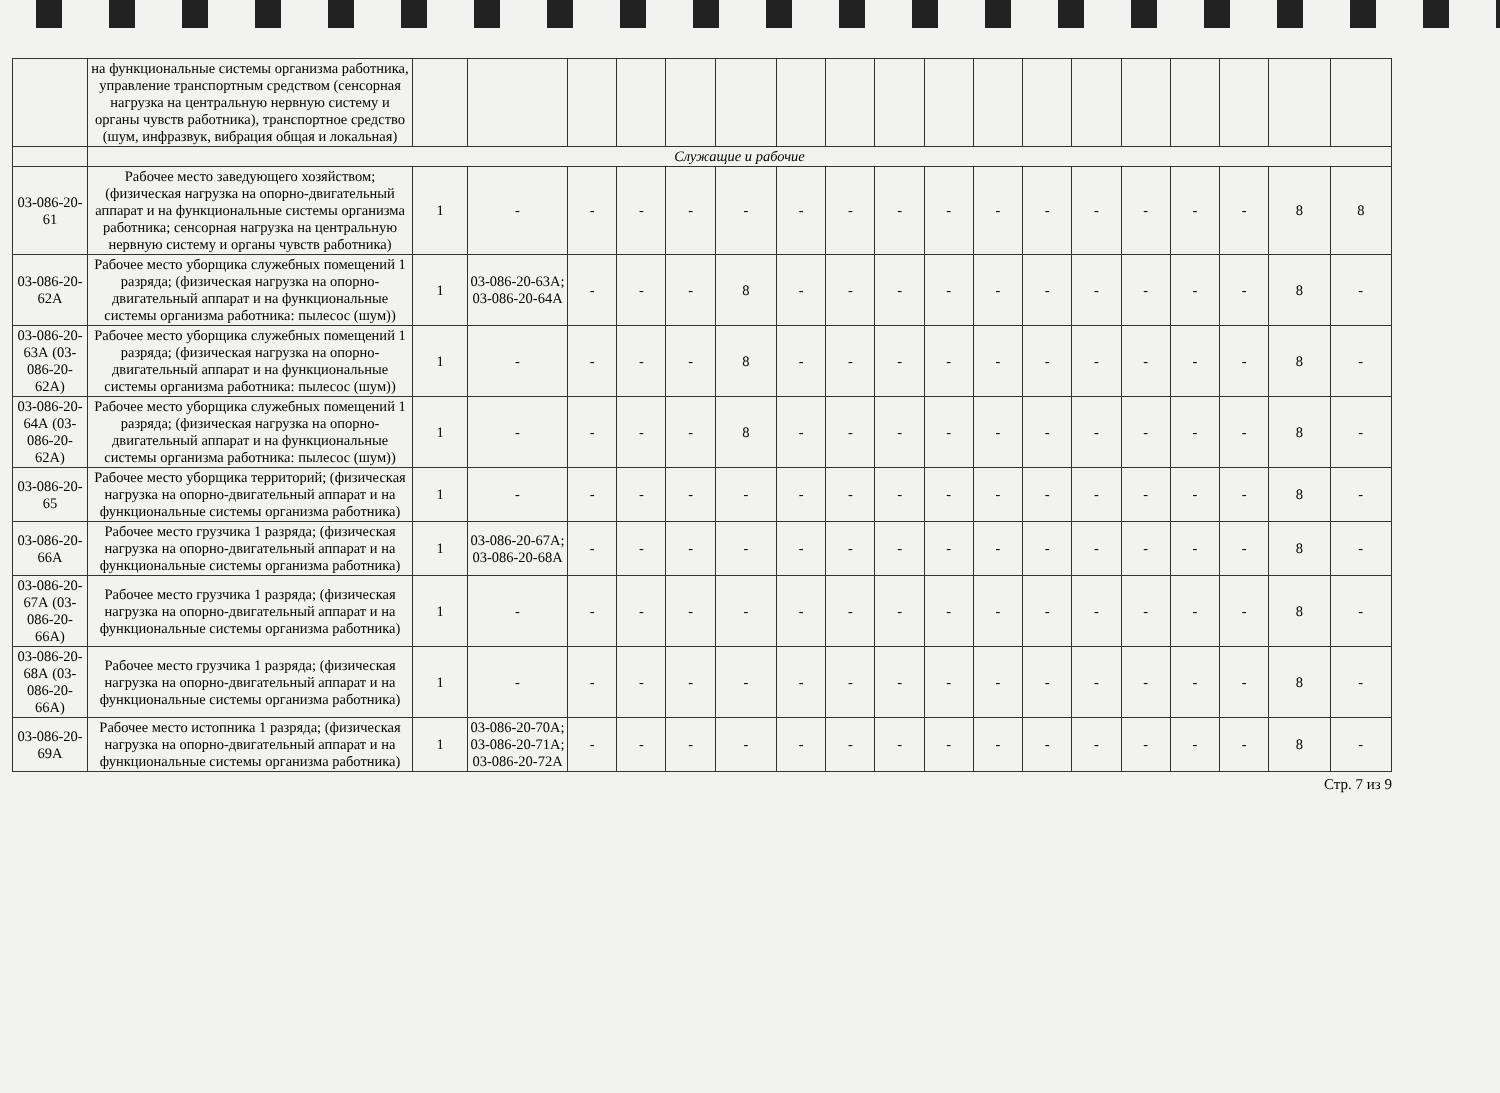| | на функциональные системы организма работника, управление транспортным средством (сенсорная нагрузка на центральную нервную систему и органы чувств работника), транспортное средство (шум, инфразвук, вибрация общая и локальная) | | | | | | | | | | | | | | | | | | |
| | Служащие и рабочие | | | | | | | | | | | | | | | | | | |
| 03-086-20-61 | Рабочее место заведующего хозяйством; (физическая нагрузка на опорно-двигательный аппарат и на функциональные системы организма работника; сенсорная нагрузка на центральную нервную систему и органы чувств работника) | 1 | - | - | - | - | - | - | - | - | - | - | - | - | - | - | - | 8 | 8 |
| 03-086-20-62А | Рабочее место уборщика служебных помещений 1 разряда; (физическая нагрузка на опорно-двигательный аппарат и на функциональные системы организма работника: пылесос (шум)) | 1 | 03-086-20-63А; 03-086-20-64А | - | - | - | 8 | - | - | - | - | - | - | - | - | - | - | 8 | - |
| 03-086-20-63А (03-086-20-62А) | Рабочее место уборщика служебных помещений 1 разряда; (физическая нагрузка на опорно-двигательный аппарат и на функциональные системы организма работника: пылесос (шум)) | 1 | - | - | - | - | 8 | - | - | - | - | - | - | - | - | - | - | 8 | - |
| 03-086-20-64А (03-086-20-62А) | Рабочее место уборщика служебных помещений 1 разряда; (физическая нагрузка на опорно-двигательный аппарат и на функциональные системы организма работника: пылесос (шум)) | 1 | - | - | - | - | 8 | - | - | - | - | - | - | - | - | - | - | 8 | - |
| 03-086-20-65 | Рабочее место уборщика территорий; (физическая нагрузка на опорно-двигательный аппарат и на функциональные системы организма работника) | 1 | - | - | - | - | - | - | - | - | - | - | - | - | - | - | - | 8 | - |
| 03-086-20-66А | Рабочее место грузчика 1 разряда; (физическая нагрузка на опорно-двигательный аппарат и на функциональные системы организма работника) | 1 | 03-086-20-67А; 03-086-20-68А | - | - | - | - | - | - | - | - | - | - | - | - | - | - | 8 | - |
| 03-086-20-67А (03-086-20-66А) | Рабочее место грузчика 1 разряда; (физическая нагрузка на опорно-двигательный аппарат и на функциональные системы организма работника) | 1 | - | - | - | - | - | - | - | - | - | - | - | - | - | - | - | 8 | - |
| 03-086-20-68А (03-086-20-66А) | Рабочее место грузчика 1 разряда; (физическая нагрузка на опорно-двигательный аппарат и на функциональные системы организма работника) | 1 | - | - | - | - | - | - | - | - | - | - | - | - | - | - | - | 8 | - |
| 03-086-20-69А | Рабочее место истопника 1 разряда; (физическая нагрузка на опорно-двигательный аппарат и на функциональные системы организма работника) | 1 | 03-086-20-70А; 03-086-20-71А; 03-086-20-72А | - | - | - | - | - | - | - | - | - | - | - | - | - | - | 8 | - |
Стр. 7 из 9